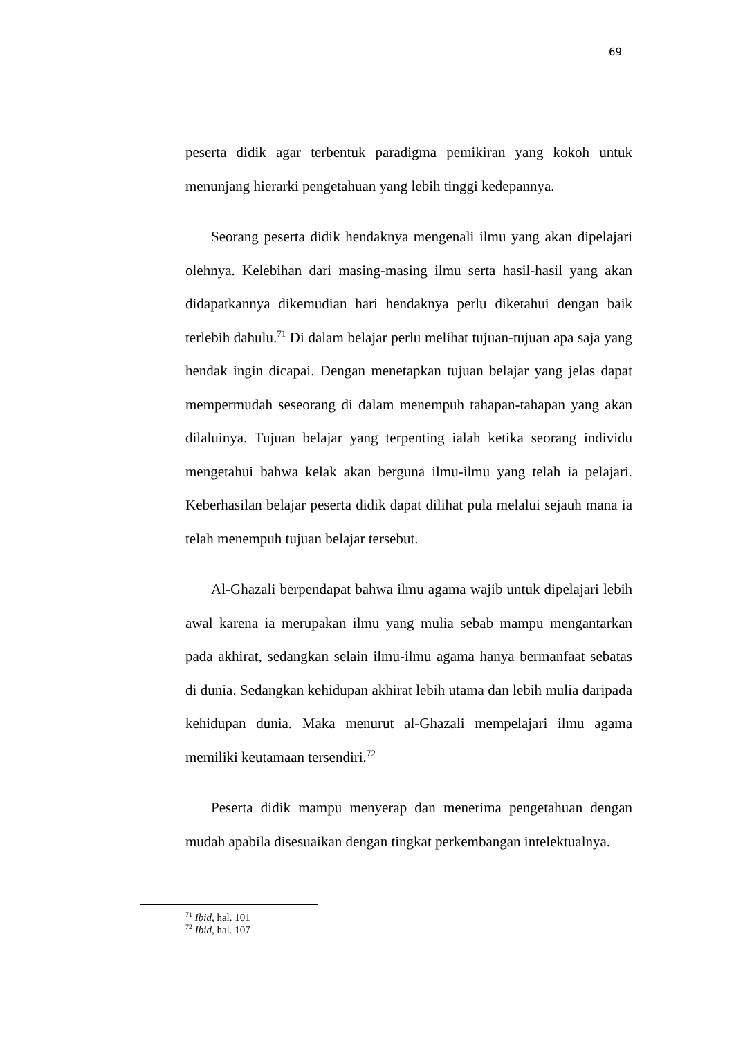69
peserta didik agar terbentuk paradigma pemikiran yang kokoh untuk menunjang hierarki pengetahuan yang lebih tinggi kedepannya.
Seorang peserta didik hendaknya mengenali ilmu yang akan dipelajari olehnya. Kelebihan dari masing-masing ilmu serta hasil-hasil yang akan didapatkannya dikemudian hari hendaknya perlu diketahui dengan baik terlebih dahulu.<sup>71</sup> Di dalam belajar perlu melihat tujuan-tujuan apa saja yang hendak ingin dicapai. Dengan menetapkan tujuan belajar yang jelas dapat mempermudah seseorang di dalam menempuh tahapan-tahapan yang akan dilaluinya. Tujuan belajar yang terpenting ialah ketika seorang individu mengetahui bahwa kelak akan berguna ilmu-ilmu yang telah ia pelajari. Keberhasilan belajar peserta didik dapat dilihat pula melalui sejauh mana ia telah menempuh tujuan belajar tersebut.
Al-Ghazali berpendapat bahwa ilmu agama wajib untuk dipelajari lebih awal karena ia merupakan ilmu yang mulia sebab mampu mengantarkan pada akhirat, sedangkan selain ilmu-ilmu agama hanya bermanfaat sebatas di dunia. Sedangkan kehidupan akhirat lebih utama dan lebih mulia daripada kehidupan dunia. Maka menurut al-Ghazali mempelajari ilmu agama memiliki keutamaan tersendiri.<sup>72</sup>
Peserta didik mampu menyerap dan menerima pengetahuan dengan mudah apabila disesuaikan dengan tingkat perkembangan intelektualnya.
<sup>71</sup> Ibid, hal. 101
<sup>72</sup> Ibid, hal. 107